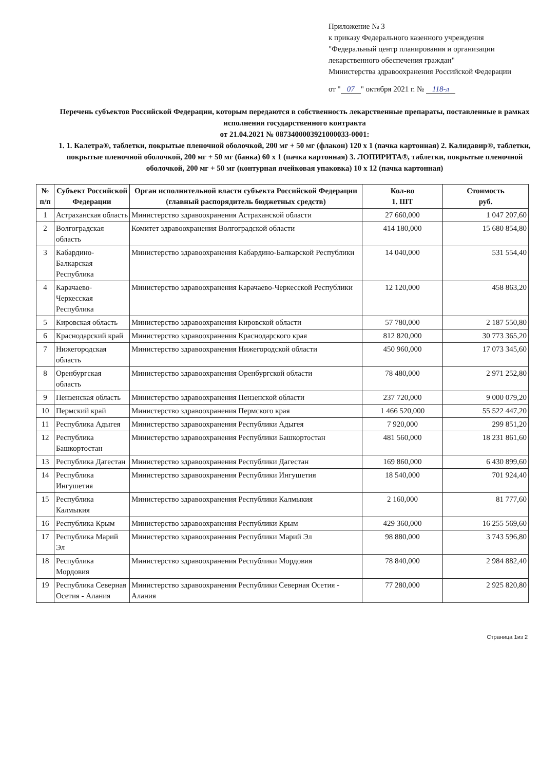Приложение № 3
к приказу Федерального казенного учреждения
"Федеральный центр планирования и организации лекарственного обеспечения граждан"
Министерства здравоохранения Российской Федерации
от " 07 " октября 2021 г. № 118-л
Перечень субъектов Российской Федерации, которым передаются в собственность лекарственные препараты, поставленные в рамках исполнения государственного контракта
от 21.04.2021 № 0873400003921000033-0001:
1. 1. Калетра®, таблетки, покрытые пленочной оболочкой, 200 мг + 50 мг (флакон) 120 x 1 (пачка картонная) 2. Калидавир®, таблетки, покрытые пленочной оболочкой, 200 мг + 50 мг (банка) 60 x 1 (пачка картонная) 3. ЛОПИРИТА®, таблетки, покрытые пленочной оболочкой, 200 мг + 50 мг (контурная ячейковая упаковка) 10 x 12 (пачка картонная)
| № п/п | Субъект Российской Федерации | Орган исполнительной власти субъекта Российской Федерации (главный распорядитель бюджетных средств) | Кол-во 1. ШТ | Стоимость руб. |
| --- | --- | --- | --- | --- |
| 1 | Астраханская область | Министерство здравоохранения Астраханской области | 27 660,000 | 1 047 207,60 |
| 2 | Волгоградская область | Комитет здравоохранения Волгоградской области | 414 180,000 | 15 680 854,80 |
| 3 | Кабардино-Балкарская Республика | Министерство здравоохранения Кабардино-Балкарской Республики | 14 040,000 | 531 554,40 |
| 4 | Карачаево-Черкесская Республика | Министерство здравоохранения Карачаево-Черкесской Республики | 12 120,000 | 458 863,20 |
| 5 | Кировская область | Министерство здравоохранения Кировской области | 57 780,000 | 2 187 550,80 |
| 6 | Краснодарский край | Министерство здравоохранения Краснодарского края | 812 820,000 | 30 773 365,20 |
| 7 | Нижегородская область | Министерство здравоохранения Нижегородской области | 450 960,000 | 17 073 345,60 |
| 8 | Оренбургская область | Министерство здравоохранения Оренбургской области | 78 480,000 | 2 971 252,80 |
| 9 | Пензенская область | Министерство здравоохранения Пензенской области | 237 720,000 | 9 000 079,20 |
| 10 | Пермский край | Министерство здравоохранения Пермского края | 1 466 520,000 | 55 522 447,20 |
| 11 | Республика Адыгея | Министерство здравоохранения Республики Адыгея | 7 920,000 | 299 851,20 |
| 12 | Республика Башкортостан | Министерство здравоохранения Республики Башкортостан | 481 560,000 | 18 231 861,60 |
| 13 | Республика Дагестан | Министерство здравоохранения Республики Дагестан | 169 860,000 | 6 430 899,60 |
| 14 | Республика Ингушетия | Министерство здравоохранения Республики Ингушетия | 18 540,000 | 701 924,40 |
| 15 | Республика Калмыкия | Министерство здравоохранения Республики Калмыкия | 2 160,000 | 81 777,60 |
| 16 | Республика Крым | Министерство здравоохранения Республики Крым | 429 360,000 | 16 255 569,60 |
| 17 | Республика Марий Эл | Министерство здравоохранения Республики Марий Эл | 98 880,000 | 3 743 596,80 |
| 18 | Республика Мордовия | Министерство здравоохранения Республики Мордовия | 78 840,000 | 2 984 882,40 |
| 19 | Республика Северная Осетия - Алания | Министерство здравоохранения Республики Северная Осетия - Алания | 77 280,000 | 2 925 820,80 |
Страница 1из 2